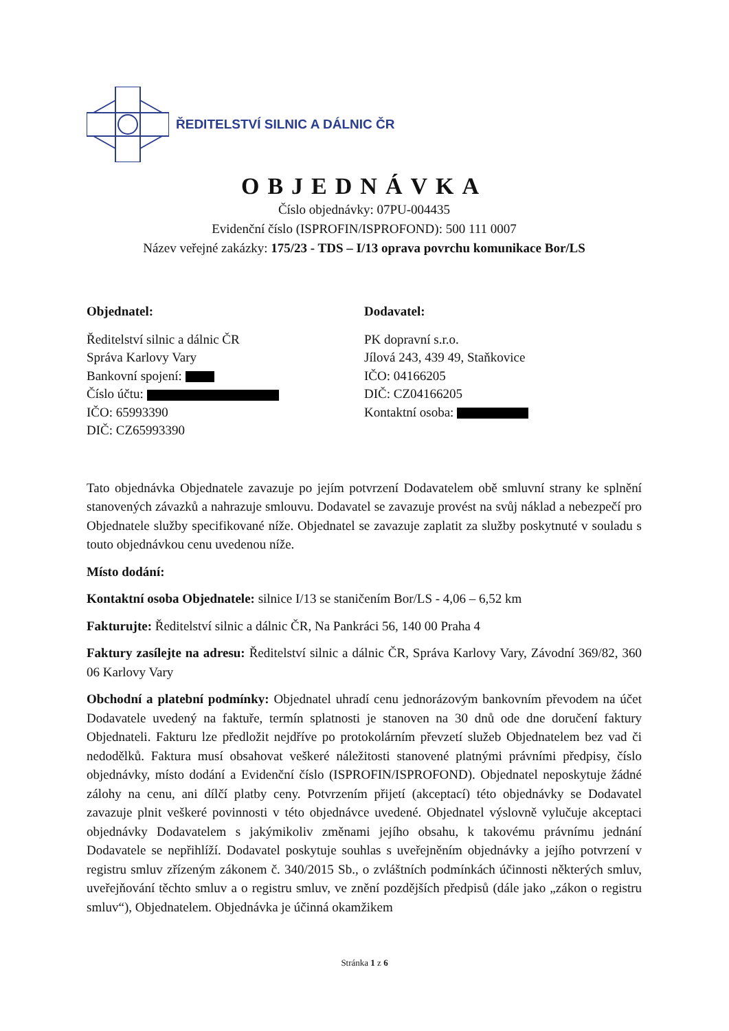ŘEDITELSTVÍ SILNIC A DÁLNIC ČR
OBJEDNÁVKA
Číslo objednávky: 07PU-004435
Evidenční číslo (ISPROFIN/ISPROFOND): 500 111 0007
Název veřejné zakázky: 175/23 - TDS – I/13 oprava povrchu komunikace Bor/LS
Objednatel:
Ředitelství silnic a dálnic ČR
Správa Karlovy Vary
Bankovní spojení:
Číslo účtu:
IČO: 65993390
DIČ: CZ65993390
Dodavatel:
PK dopravní s.r.o.
Jílová 243, 439 49, Staňkovice
IČO: 04166205
DIČ: CZ04166205
Kontaktní osoba:
Tato objednávka Objednatele zavazuje po jejím potvrzení Dodavatelem obě smluvní strany ke splnění stanovených závazků a nahrazuje smlouvu. Dodavatel se zavazuje provést na svůj náklad a nebezpečí pro Objednatele služby specifikované níže. Objednatel se zavazuje zaplatit za služby poskytnuté v souladu s touto objednávkou cenu uvedenou níže.
Místo dodání:
Kontaktní osoba Objednatele: silnice I/13 se staničením Bor/LS - 4,06 – 6,52 km
Fakturujte: Ředitelství silnic a dálnic ČR, Na Pankráci 56, 140 00 Praha 4
Faktury zasílejte na adresu: Ředitelství silnic a dálnic ČR, Správa Karlovy Vary, Závodní 369/82, 360 06 Karlovy Vary
Obchodní a platební podmínky: Objednatel uhradí cenu jednorázovým bankovním převodem na účet Dodavatele uvedený na faktuře, termín splatnosti je stanoven na 30 dnů ode dne doručení faktury Objednateli. Fakturu lze předložit nejdříve po protokolárním převzetí služeb Objednatelem bez vad či nedodělků. Faktura musí obsahovat veškeré náležitosti stanovené platnými právními předpisy, číslo objednávky, místo dodání a Evidenční číslo (ISPROFIN/ISPROFOND). Objednatel neposkytuje žádné zálohy na cenu, ani dílčí platby ceny. Potvrzením přijetí (akceptací) této objednávky se Dodavatel zavazuje plnit veškeré povinnosti v této objednávce uvedené. Objednatel výslovně vylučuje akceptaci objednávky Dodavatelem s jakýmikoliv změnami jejího obsahu, k takovému právnímu jednání Dodavatele se nepřihlíží. Dodavatel poskytuje souhlas s uveřejněním objednávky a jejího potvrzení v registru smluv zřízeným zákonem č. 340/2015 Sb., o zvláštních podmínkách účinnosti některých smluv, uveřejňování těchto smluv a o registru smluv, ve znění pozdějších předpisů (dále jako „zákon o registru smluv“), Objednatelem. Objednávka je účinná okamžikem
Stránka 1 z 6